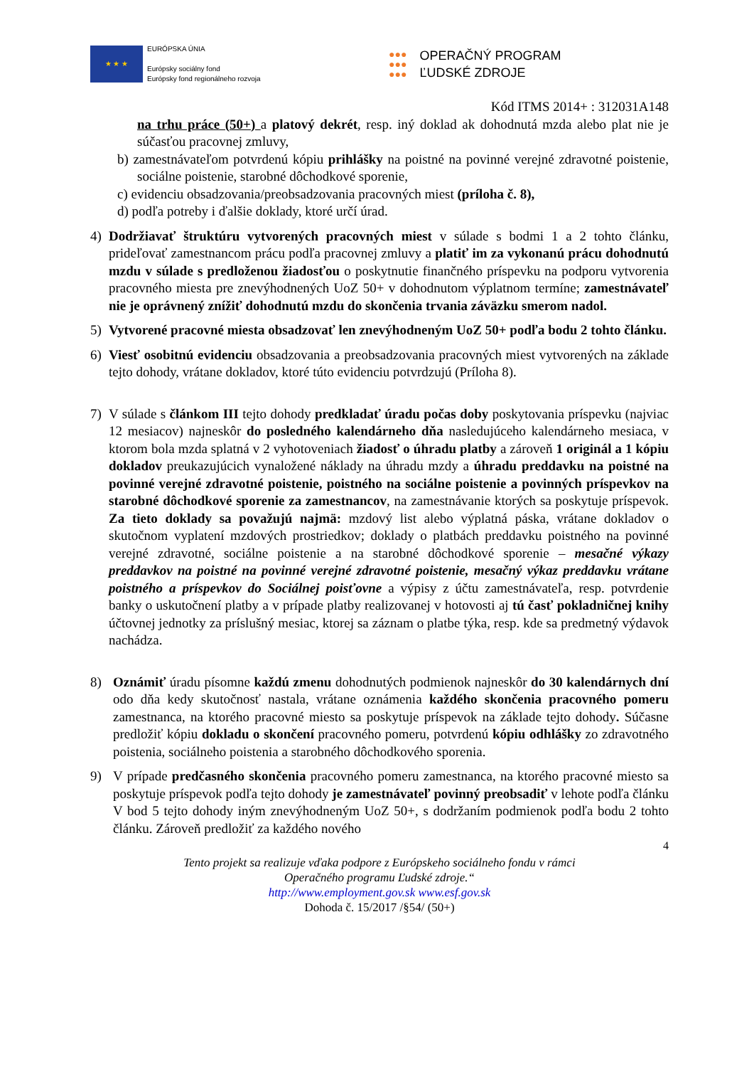★ ★ ★
EURÓPSKA ÚNIA
Európsky sociálny fond
Európsky fond regionálneho rozvoja
●●●
●●●
●●●
OPERAČNÝ PROGRAM
ĽUDSKÉ ZDROJE
Kód ITMS 2014+ : 312031A148
na trhu práce (50+) a platový dekrét, resp. iný doklad ak dohodnutá mzda alebo plat nie je súčasťou pracovnej zmluvy,
b) zamestnávateľom potvrdenú kópiu prihlášky na poistné na povinné verejné zdravotné poistenie, sociálne poistenie, starobné dôchodkové sporenie,
c) evidenciu obsadzovania/preobsadzovania pracovných miest (príloha č. 8),
d) podľa potreby i ďalšie doklady, ktoré určí úrad.
4) Dodržiavať štruktúru vytvorených pracovných miest v súlade s bodmi 1 a 2 tohto článku, prideľovať zamestnancom prácu podľa pracovnej zmluvy a platiť im za vykonanú prácu dohodnutú mzdu v súlade s predloženou žiadosťou o poskytnutie finančného príspevku na podporu vytvorenia pracovného miesta pre znevýhodnených UoZ 50+ v dohodnutom výplatnom termíne; zamestnávateľ nie je oprávnený znížiť dohodnutú mzdu do skončenia trvania záväzku smerom nadol.
5) Vytvorené pracovné miesta obsadzovať len znevýhodneným UoZ 50+ podľa bodu 2 tohto článku.
6) Viesť osobitnú evidenciu obsadzovania a preobsadzovania pracovných miest vytvorených na základe tejto dohody, vrátane dokladov, ktoré túto evidenciu potvrdzujú (Príloha 8).
7) V súlade s článkom III tejto dohody predkladať úradu počas doby poskytovania príspevku (najviac 12 mesiacov) najneskôr do posledného kalendárneho dňa nasledujúceho kalendárneho mesiaca, v ktorom bola mzda splatná v 2 vyhotoveniach žiadosť o úhradu platby a zároveň 1 originál a 1 kópiu dokladov preukazujúcich vynaložené náklady na úhradu mzdy a úhradu preddavku na poistné na povinné verejné zdravotné poistenie, poistného na sociálne poistenie a povinných príspevkov na starobné dôchodkové sporenie za zamestnancov, na zamestnávanie ktorých sa poskytuje príspevok. Za tieto doklady sa považujú najmä: mzdový list alebo výplatná páska, vrátane dokladov o skutočnom vyplatení mzdových prostriedkov; doklady o platbách preddavku poistného na povinné verejné zdravotné, sociálne poistenie a na starobné dôchodkové sporenie – mesačné výkazy preddavkov na poistné na povinné verejné zdravotné poistenie, mesačný výkaz preddavku vrátane poistného a príspevkov do Sociálnej poisťovne a výpisy z účtu zamestnávateľa, resp. potvrdenie banky o uskutočnení platby a v prípade platby realizovanej v hotovosti aj tú časť pokladničnej knihy účtovnej jednotky za príslušný mesiac, ktorej sa záznam o platbe týka, resp. kde sa predmetný výdavok nachádza.
8) Oznámiť úradu písomne každú zmenu dohodnutých podmienok najneskôr do 30 kalendárnych dní odo dňa kedy skutočnosť nastala, vrátane oznámenia každého skončenia pracovného pomeru zamestnanca, na ktorého pracovné miesto sa poskytuje príspevok na základe tejto dohody. Súčasne predložiť kópiu dokladu o skončení pracovného pomeru, potvrdenú kópiu odhlášky zo zdravotného poistenia, sociálneho poistenia a starobného dôchodkového sporenia.
9) V prípade predčasného skončenia pracovného pomeru zamestnanca, na ktorého pracovné miesto sa poskytuje príspevok podľa tejto dohody je zamestnávateľ povinný preobsadiť v lehote podľa článku V bod 5 tejto dohody iným znevýhodneným UoZ 50+, s dodržaním podmienok podľa bodu 2 tohto článku. Zároveň predložiť za každého nového
4
Tento projekt sa realizuje vďaka podpore z Európskeho sociálneho fondu v rámci
Operačného programu Ľudské zdroje.“
http://www.employment.gov.sk www.esf.gov.sk
Dohoda č. 15/2017 /§54/ (50+)